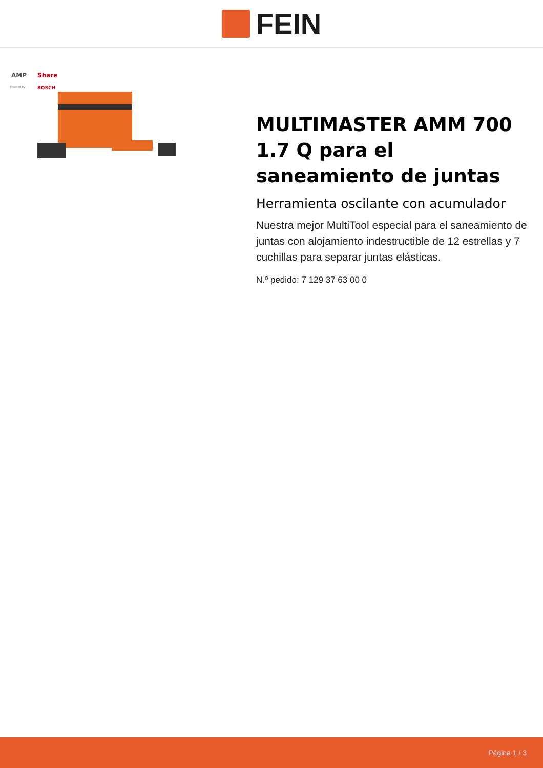FEIN
AMP
Share
Powered by
BOSCH
MULTIMASTER AMM 700 1.7 Q para el saneamiento de juntas
Herramienta oscilante con acumulador
Nuestra mejor MultiTool especial para el saneamiento de juntas con alojamiento indestructible de 12 estrellas y 7 cuchillas para separar juntas elásticas.
N.º pedido: 7 129 37 63 00 0
Página 1 / 3